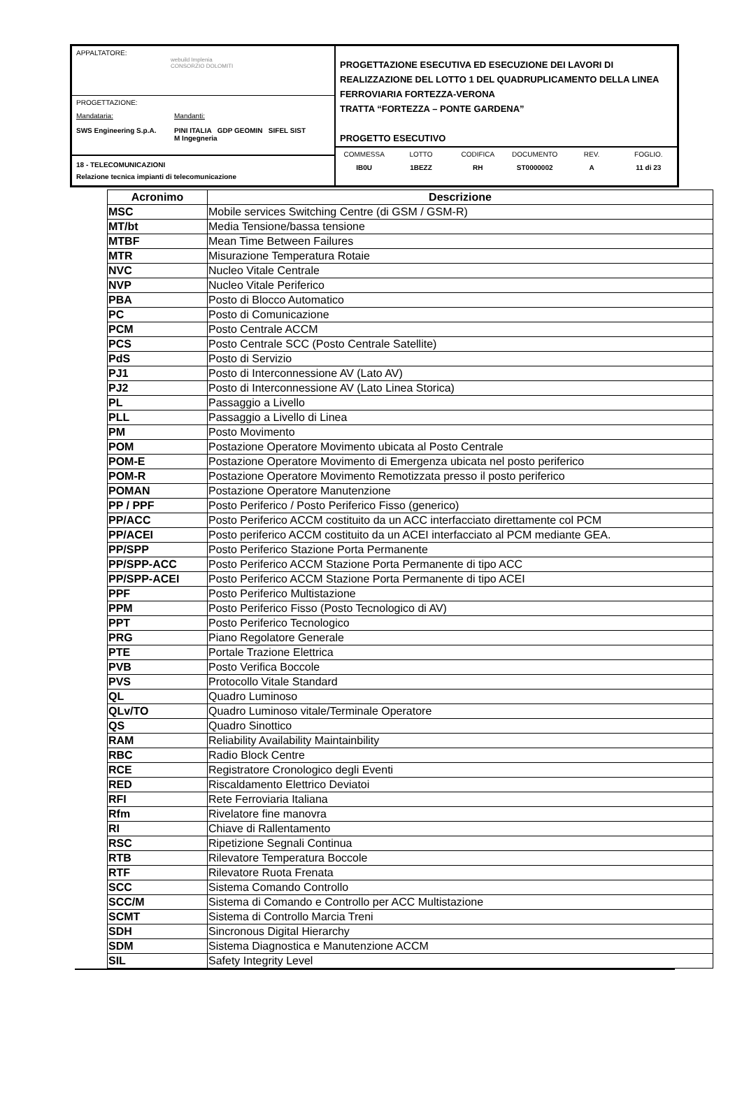APPALTATORE:
webuild Implenia
CONSORZIO DOLOMITI
PROGETTAZIONE:
Mandataria: Mandanti:
SWS Engineering S.p.A. PINI ITALIA GDP GEOMIN SIFEL SIST
M Ingegneria
18 - TELECOMUNICAZIONI
Relazione tecnica impianti di telecomunicazione
PROGETTAZIONE ESECUTIVA ED ESECUZIONE DEI LAVORI DI REALIZZAZIONE DEL LOTTO 1 DEL QUADRUPLICAMENTO DELLA LINEA FERROVIARIA FORTEZZA-VERONA
TRATTA “FORTEZZA – PONTE GARDENA”
PROGETTO ESECUTIVO
COMMESSA LOTTO CODIFICA DOCUMENTO REV. FOGLIO. IB0U 1BEZZ RH ST0000002 A 11 di 23
| Acronimo | Descrizione |
| --- | --- |
| MSC | Mobile services Switching Centre (di GSM / GSM-R) |
| MT/bt | Media Tensione/bassa tensione |
| MTBF | Mean Time Between Failures |
| MTR | Misurazione Temperatura Rotaie |
| NVC | Nucleo Vitale Centrale |
| NVP | Nucleo Vitale Periferico |
| PBA | Posto di Blocco Automatico |
| PC | Posto di Comunicazione |
| PCM | Posto Centrale ACCM |
| PCS | Posto Centrale SCC (Posto Centrale Satellite) |
| PdS | Posto di Servizio |
| PJ1 | Posto di Interconnessione AV (Lato AV) |
| PJ2 | Posto di Interconnessione AV (Lato Linea Storica) |
| PL | Passaggio a Livello |
| PLL | Passaggio a Livello di Linea |
| PM | Posto Movimento |
| POM | Postazione Operatore Movimento ubicata al Posto Centrale |
| POM-E | Postazione Operatore Movimento di Emergenza ubicata nel posto periferico |
| POM-R | Postazione Operatore Movimento Remotizzata presso il posto periferico |
| POMAN | Postazione Operatore Manutenzione |
| PP / PPF | Posto Periferico / Posto Periferico Fisso (generico) |
| PP/ACC | Posto Periferico ACCM costituito da un ACC interfacciato direttamente col PCM |
| PP/ACEI | Posto periferico ACCM costituito da un ACEI interfacciato al PCM mediante GEA. |
| PP/SPP | Posto Periferico Stazione Porta Permanente |
| PP/SPP-ACC | Posto Periferico ACCM Stazione Porta Permanente di tipo ACC |
| PP/SPP-ACEI | Posto Periferico ACCM Stazione Porta Permanente di tipo ACEI |
| PPF | Posto Periferico Multistazione |
| PPM | Posto Periferico Fisso (Posto Tecnologico di AV) |
| PPT | Posto Periferico Tecnologico |
| PRG | Piano Regolatore Generale |
| PTE | Portale Trazione Elettrica |
| PVB | Posto Verifica Boccole |
| PVS | Protocollo Vitale Standard |
| QL | Quadro Luminoso |
| QLv/TO | Quadro Luminoso vitale/Terminale Operatore |
| QS | Quadro Sinottico |
| RAM | Reliability Availability Maintainbility |
| RBC | Radio Block Centre |
| RCE | Registratore Cronologico degli Eventi |
| RED | Riscaldamento Elettrico Deviatoi |
| RFI | Rete Ferroviaria Italiana |
| Rfm | Rivelatore fine manovra |
| RI | Chiave di Rallentamento |
| RSC | Ripetizione Segnali Continua |
| RTB | Rilevatore Temperatura Boccole |
| RTF | Rilevatore Ruota Frenata |
| SCC | Sistema Comando Controllo |
| SCC/M | Sistema di Comando e Controllo per ACC Multistazione |
| SCMT | Sistema di Controllo Marcia Treni |
| SDH | Sincronous Digital Hierarchy |
| SDM | Sistema Diagnostica e Manutenzione ACCM |
| SIL | Safety Integrity Level |